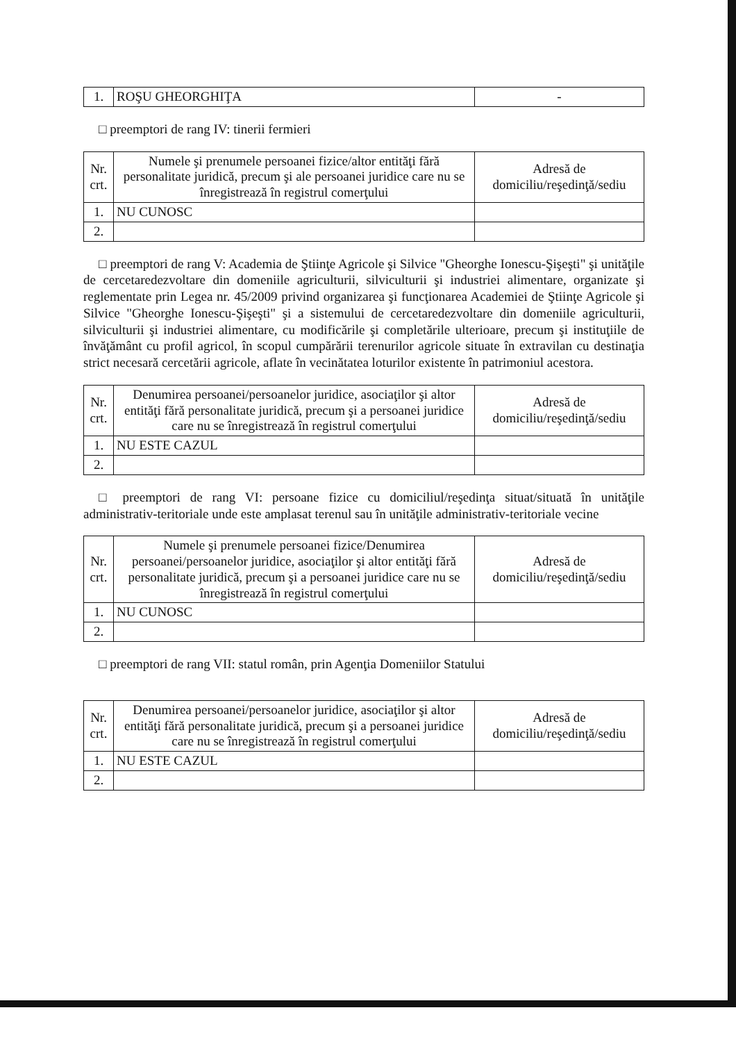| 1. | ROŞU GHEORGHIŢA | - |
□ preemptori de rang IV: tinerii fermieri
| Nr. crt. | Numele şi prenumele persoanei fizice/altor entităţi fără personalitate juridică, precum şi ale persoanei juridice care nu se înregistrează în registrul comerţului | Adresă de domiciliu/reşedinţă/sediu |
| --- | --- | --- |
| 1. | NU CUNOSC | |
| 2. | | |
□ preemptori de rang V: Academia de Ştiinţe Agricole şi Silvice "Gheorghe Ionescu-Şişeşti" şi unităţile de cercetaredezvoltare din domeniile agriculturii, silviculturii şi industriei alimentare, organizate şi reglementate prin Legea nr. 45/2009 privind organizarea şi funcţionarea Academiei de Ştiinţe Agricole şi Silvice "Gheorghe Ionescu-Şişeşti" şi a sistemului de cercetaredezvoltare din domeniile agriculturii, silviculturii şi industriei alimentare, cu modificările şi completările ulterioare, precum şi instituţiile de învăţământ cu profil agricol, în scopul cumpărării terenurilor agricole situate în extravilan cu destinaţia strict necesară cercetării agricole, aflate în vecinătatea loturilor existente în patrimoniul acestora.
| Nr. crt. | Denumirea persoanei/persoanelor juridice, asociaţilor şi altor entităţi fără personalitate juridică, precum şi a persoanei juridice care nu se înregistrează în registrul comerţului | Adresă de domiciliu/reşedinţă/sediu |
| --- | --- | --- |
| 1. | NU ESTE CAZUL | |
| 2. | | |
□ preemptori de rang VI: persoane fizice cu domiciliul/reşedinţa situat/situată în unităţile administrativ-teritoriale unde este amplasat terenul sau în unităţile administrativ-teritoriale vecine
| Nr. crt. | Numele şi prenumele persoanei fizice/Denumirea persoanei/persoanelor juridice, asociaţilor şi altor entităţi fără personalitate juridică, precum şi a persoanei juridice care nu se înregistrează în registrul comerţului | Adresă de domiciliu/reşedinţă/sediu |
| --- | --- | --- |
| 1. | NU CUNOSC | |
| 2. | | |
□ preemptori de rang VII: statul român, prin Agenţia Domeniilor Statului
| Nr. crt. | Denumirea persoanei/persoanelor juridice, asociaţilor şi altor entităţi fără personalitate juridică, precum şi a persoanei juridice care nu se înregistrează în registrul comerţului | Adresă de domiciliu/reşedinţă/sediu |
| --- | --- | --- |
| 1. | NU ESTE CAZUL | |
| 2. | | |